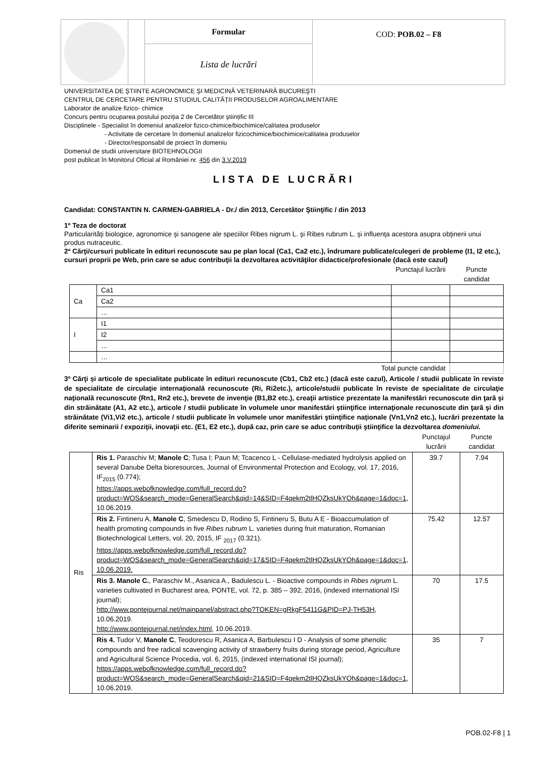| | | Formular | COD: POB.02 – F8 |
| | | Lista de lucrări | |
UNIVERSITATEA DE ŞTIINTE AGRONOMICE ŞI MEDICINĂ VETERINARĂ BUCUREŞTI
CENTRUL DE CERCETARE PENTRU STUDIUL CALITĂȚII PRODUSELOR AGROALIMENTARE
Laborator de analize fizico- chimice
Concurs pentru ocuparea postului poziţia 2 de Cercetător științific III
Disciplinele - Specialist în domeniul analizelor fizico-chimice/biochimice/calitatea produselor
- Activitate de cercetare în domeniul analizelor fizicochimice/biochimice/calitatea produselor
- Director/responsabil de proiect în domeniu
Domeniul de studii universitare BIOTEHNOLOGII
post publicat în Monitorul Oficial al României nr. 456 din 3.V.2019
LISTA DE LUCRĂRI
Candidat: CONSTANTIN N. CARMEN-GABRIELA - Dr./ din 2013, Cercetător Ştiinţific / din 2013
1º Teza de doctorat
Particularităţi biologice, agronomice şi sanogene ale speciilor Ribes nigrum L. şi Ribes rubrum L. şi influenţa acestora asupra obţinerii unui produs nutraceutic.
2º Cărţi/cursuri publicate în edituri recunoscute sau pe plan local (Ca1, Ca2 etc.), îndrumare publicate/culegeri de probleme (I1, I2 etc.), cursuri proprii pe Web, prin care se aduc contribuţii la dezvoltarea activităţilor didactice/profesionale (dacă este cazul)
| | | Punctajul lucrării | Puncte candidat |
| Ca | Ca1 | | |
| | Ca2 | | |
| | … | | |
| I | I1 | | |
| | I2 | | |
| | … | | |
| | … | | |
| Total puncte candidat | | | |
3º Cărţi și articole de specialitate publicate în edituri recunoscute (Cb1, Cb2 etc.) (dacă este cazul), Articole / studii publicate în reviste de specialitate de circulaţie internaţională recunoscute (Ri, Ri2etc.), articole/studii publicate în reviste de specialitate de circulaţie naţională recunoscute (Rn1, Rn2 etc.), brevete de invenţie (B1,B2 etc.), creaţii artistice prezentate la manifestări recunoscute din ţară şi din străinătate (A1, A2 etc.), articole / studii publicate în volumele unor manifestări ştiinţifice internaţionale recunoscute din ţară şi din străinătate (Vi1,Vi2 etc.), articole / studii publicate în volumele unor manifestări ştiinţifice naţionale (Vn1,Vn2 etc.), lucrări prezentate la diferite seminarii / expoziţii, inovaţii etc. (E1, E2 etc.), după caz, prin care se aduc contribuţii ştiinţifice la dezvoltarea domeniului.
| | | Punctajul lucrării | Puncte candidat |
| Ris | Ris 1. Paraschiv M; Manole C ; Tusa I; Paun M; Tcacenco L - Cellulase-mediated hydrolysis applied on several Danube Delta bioresources, Journal of Environmental Protection and Ecology, vol. 17, 2016, IF<sub>2015</sub> (0.774); https://apps.webofknowledge.com/full_record.do?product=WOS&search_mode=GeneralSearch&qid=14&SID=F4qekm2tlHQZksUkYOh&page=1&doc=1 , 10.06.2019. | 39.7 | 7.94 |
| | Ris 2. Fintineru A, Manole C , Smedescu D, Rodino S, Fintineru S, Butu A E - Bioaccumulation of health promoting compounds in five Ribes rubrum L. varieties during fruit maturation, Romanian Biotechnological Letters, vol. 20, 2015, IF <sub>2017</sub> (0.321). https://apps.webofknowledge.com/full_record.do?product=WOS&search_mode=GeneralSearch&qid=17&SID=F4qekm2tlHQZksUkYOh&page=1&doc=1, 10.06.2019. | 75.42 | 12.57 |
| | Ris 3. Manole C. , Paraschiv M., Asanica A., Badulescu L. - Bioactive compounds in Ribes nigrum L. varieties cultivated in Bucharest area, PONTE, vol. 72, p. 385 – 392, 2016, (indexed international ISI journal); http://www.pontejournal.net/mainpanel/abstract.php?TOKEN=gRkgF5411G&PID=PJ-TH53H , 10.06.2019. http://www.pontejournal.net/index.html , 10.06.2019. | 70 | 17.5 |
| | Ris 4. Tudor V, Manole C , Teodorescu R, Asanica A, Barbulescu I D - Analysis of some phenolic compounds and free radical scavenging activity of strawberry fruits during storage period, Agriculture and Agricultural Science Procedia, vol. 6, 2015, (indexed international ISI journal); https://apps.webofknowledge.com/full_record.do?product=WOS&search_mode=GeneralSearch&qid=21&SID=F4qekm2tlHQZksUkYOh&page=1&doc=1 , 10.06.2019. | 35 | 7 |
POB.02-F8 | 1